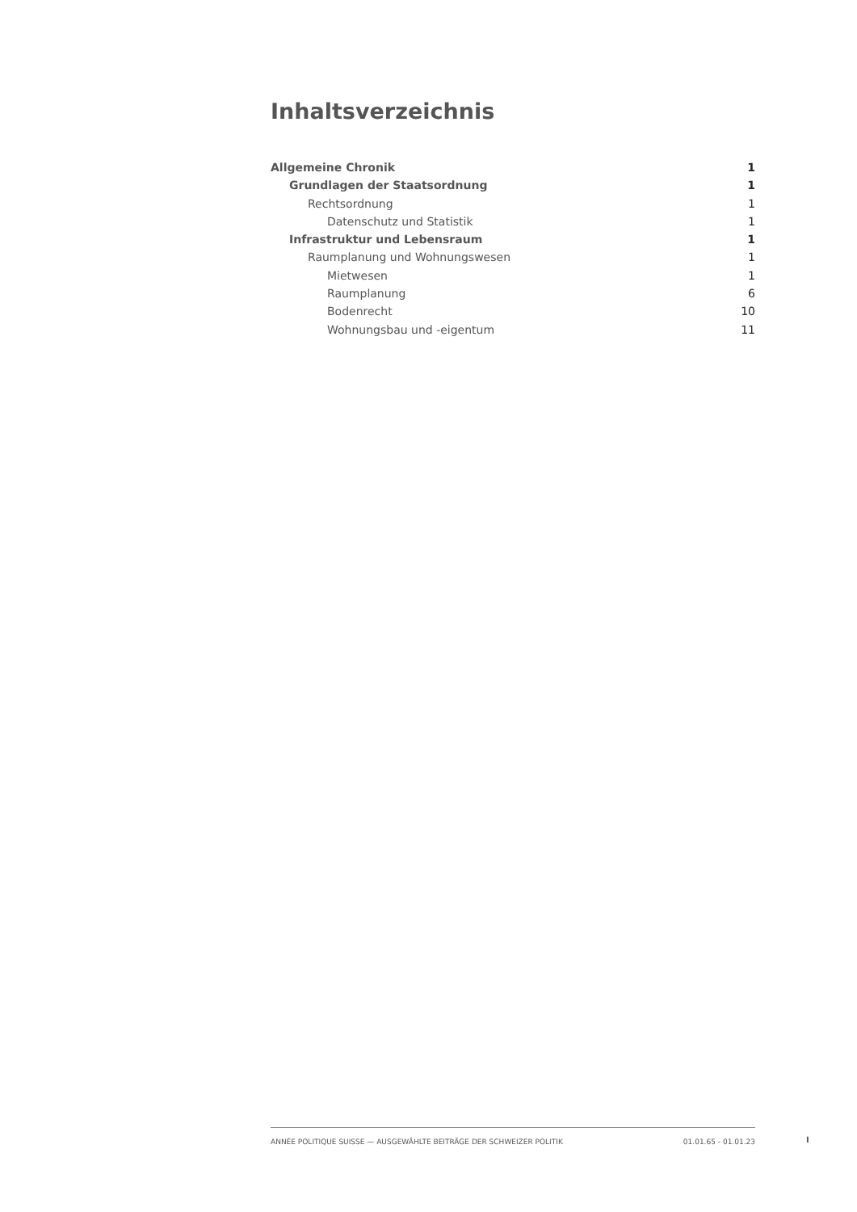Inhaltsverzeichnis
Allgemeine Chronik 1
Grundlagen der Staatsordnung 1
Rechtsordnung 1
Datenschutz und Statistik 1
Infrastruktur und Lebensraum 1
Raumplanung und Wohnungswesen 1
Mietwesen 1
Raumplanung 6
Bodenrecht 10
Wohnungsbau und -eigentum 11
ANNÉE POLITIQUE SUISSE — AUSGEWÄHLTE BEITRÄGE DER SCHWEIZER POLITIK 01.01.65 - 01.01.23
I